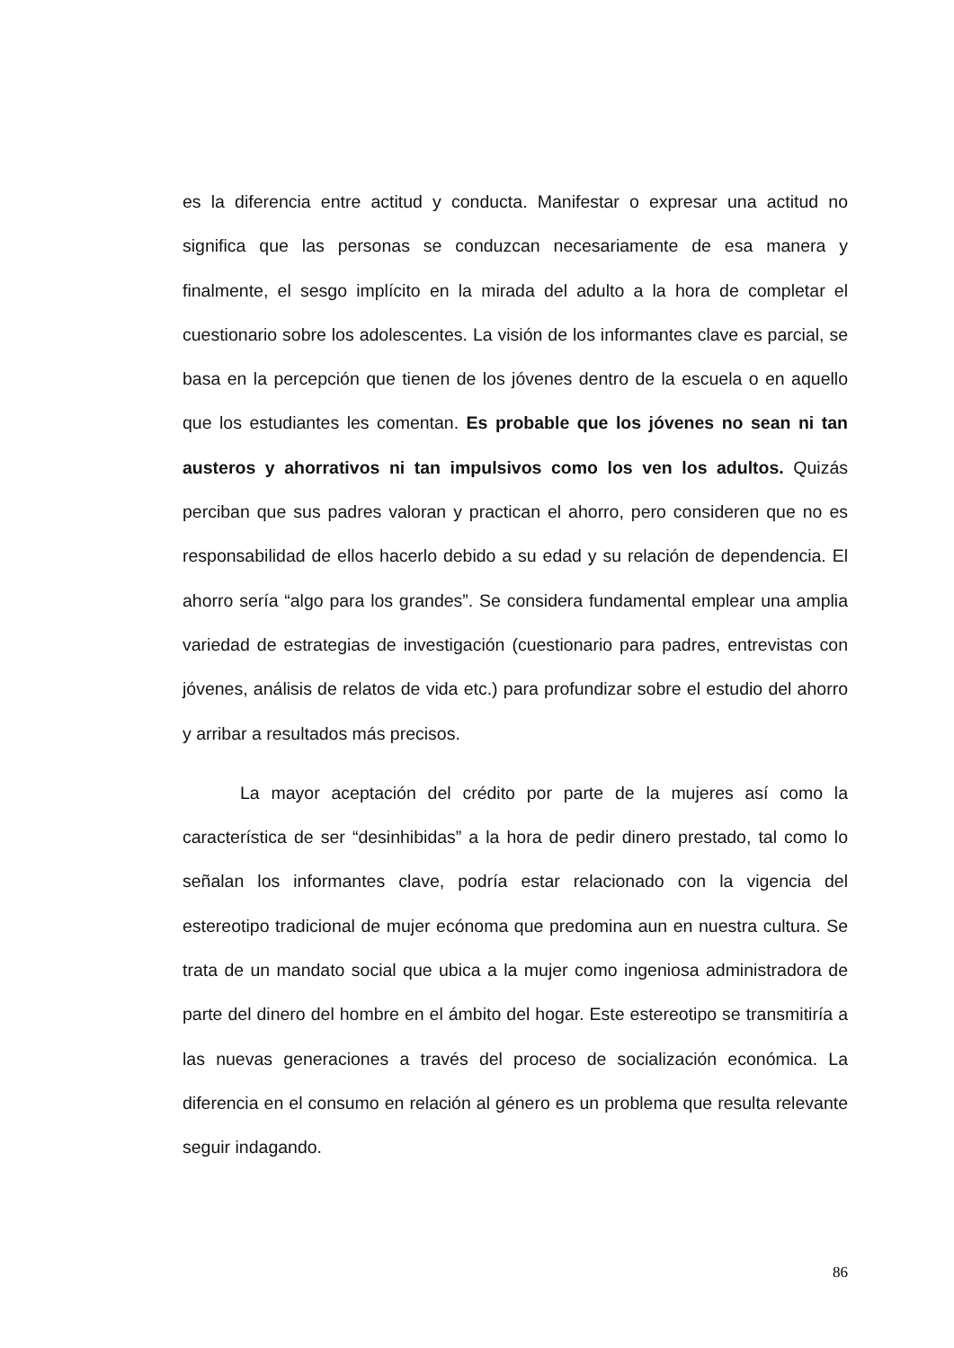es la diferencia entre actitud y conducta. Manifestar o expresar una actitud no significa que las personas se conduzcan necesariamente de esa manera y finalmente, el sesgo implícito en la mirada del adulto a la hora de completar el cuestionario sobre los adolescentes. La visión de los informantes clave es parcial, se basa en la percepción que tienen de los jóvenes dentro de la escuela o en aquello que los estudiantes les comentan. Es probable que los jóvenes no sean ni tan austeros y ahorrativos ni tan impulsivos como los ven los adultos. Quizás perciban que sus padres valoran y practican el ahorro, pero consideren que no es responsabilidad de ellos hacerlo debido a su edad y su relación de dependencia. El ahorro sería “algo para los grandes”. Se considera fundamental emplear una amplia variedad de estrategias de investigación (cuestionario para padres, entrevistas con jóvenes, análisis de relatos de vida etc.) para profundizar sobre el estudio del ahorro y arribar a resultados más precisos.
La mayor aceptación del crédito por parte de la mujeres así como la característica de ser “desinhibidas” a la hora de pedir dinero prestado, tal como lo señalan los informantes clave, podría estar relacionado con la vigencia del estereotipo tradicional de mujer ecónoma que predomina aun en nuestra cultura. Se trata de un mandato social que ubica a la mujer como ingeniosa administradora de parte del dinero del hombre en el ámbito del hogar. Este estereotipo se transmitiría a las nuevas generaciones a través del proceso de socialización económica. La diferencia en el consumo en relación al género es un problema que resulta relevante seguir indagando.
86